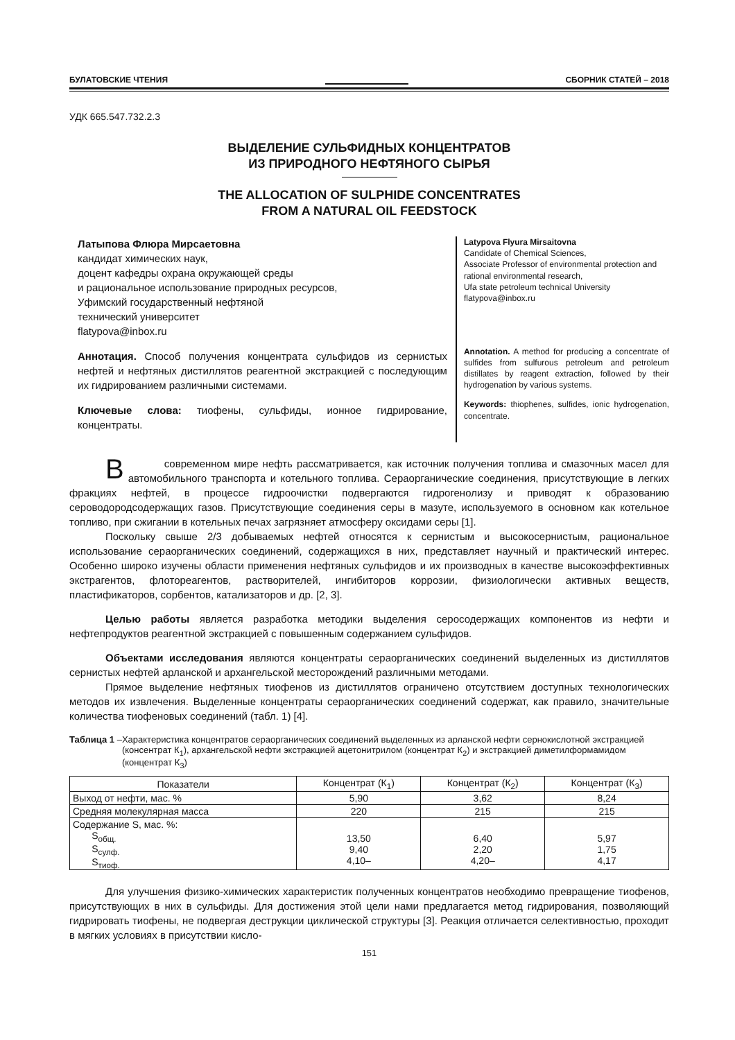БУЛАТОВСКИЕ ЧТЕНИЯ
СБОРНИК СТАТЕЙ – 2018
УДК 665.547.732.2.3
ВЫДЕЛЕНИЕ СУЛЬФИДНЫХ КОНЦЕНТРАТОВ
ИЗ ПРИРОДНОГО НЕФТЯНОГО СЫРЬЯ
THE ALLOCATION OF SULPHIDE CONCENTRATES
FROM A NATURAL OIL FEEDSTOCK
Латыпова Флюра Мирсаетовна
кандидат химических наук,
доцент кафедры охрана окружающей среды
и рациональное использование природных ресурсов,
Уфимский государственный нефтяной
технический университет
flatypova@inbox.ru
Аннотация. Способ получения концентрата сульфидов из сернистых нефтей и нефтяных дистиллятов реагентной экстракцией с последующим их гидрированием различными системами.
Ключевые слова: тиофены, сульфиды, ионное гидрирование, концентраты.
Latypova Flyura Mirsaitovna
Candidate of Chemical Sciences,
Associate Professor of environmental protection and rational environmental research,
Ufa state petroleum technical University
flatypova@inbox.ru
Annotation. A method for producing a concentrate of sulfides from sulfurous petroleum and petroleum distillates by reagent extraction, followed by their hydrogenation by various systems.
Keywords: thiophenes, sulfides, ionic hydrogenation, concentrate.
Всовременном мире нефть рассматривается, как источник получения топлива и смазочных масел для автомобильного транспорта и котельного топлива. Сераорганические соединения, присутствующие в легких фракциях нефтей, в процессе гидроочистки подвергаются гидрогенолизу и приводят к образованию сероводородсодержащих газов. Присутствующие соединения серы в мазуте, используемого в основном как котельное топливо, при сжигании в котельных печах загрязняет атмосферу оксидами серы [1].
Поскольку свыше 2/3 добываемых нефтей относятся к сернистым и высокосернистым, рациональное использование сераорганических соединений, содержащихся в них, представляет научный и практический интерес. Особенно широко изучены области применения нефтяных сульфидов и их производных в качестве высокоэффективных экстрагентов, флотореагентов, растворителей, ингибиторов коррозии, физиологически активных веществ, пластификаторов, сорбентов, катализаторов и др. [2, 3].
Целью работы является разработка методики выделения серосодержащих компонентов из нефти и нефтепродуктов реагентной экстракцией с повышенным содержанием сульфидов.
Объектами исследования являются концентраты сераорганических соединений выделенных из дистиллятов сернистых нефтей арланской и архангельской месторождений различными методами.
Прямое выделение нефтяных тиофенов из дистиллятов ограничено отсутствием доступных технологических методов их извлечения. Выделенные концентраты сераорганических соединений содержат, как правило, значительные количества тиофеновых соединений (табл. 1) [4].
Таблица 1 – Характеристика концентратов сераорганических соединений выделенных из арланской нефти сернокислотной экстракцией (консентрат К<sub>1</sub>), архангельской нефти экстракцией ацетонитрилом (концентрат К<sub>2</sub>) и экстракцией диметилформамидом (концентрат К<sub>3</sub>)
| Показатели | Концентрат (К<sub>1</sub>) | Концентрат (К<sub>2</sub>) | Концентрат (К<sub>3</sub>) |
| --- | --- | --- | --- |
| Выход от нефти, мас. % | 5,90 | 3,62 | 8,24 |
| Средняя молекулярная масса | 220 | 215 | 215 |
| Содержание S, мас. %: S<sub>общ.</sub> S<sub>сулф.</sub> S<sub>тиоф.</sub> | 13,50 9,40 4,10– | 6,40 2,20 4,20– | 5,97 1,75 4,17 |
Для улучшения физико-химических характеристик полученных концентратов необходимо превращение тиофенов, присутствующих в них в сульфиды. Для достижения этой цели нами предлагается метод гидрирования, позволяющий гидрировать тиофены, не подвергая деструкции циклической структуры [3]. Реакция отличается селективностью, проходит в мягких условиях в присутствии кисло-
151